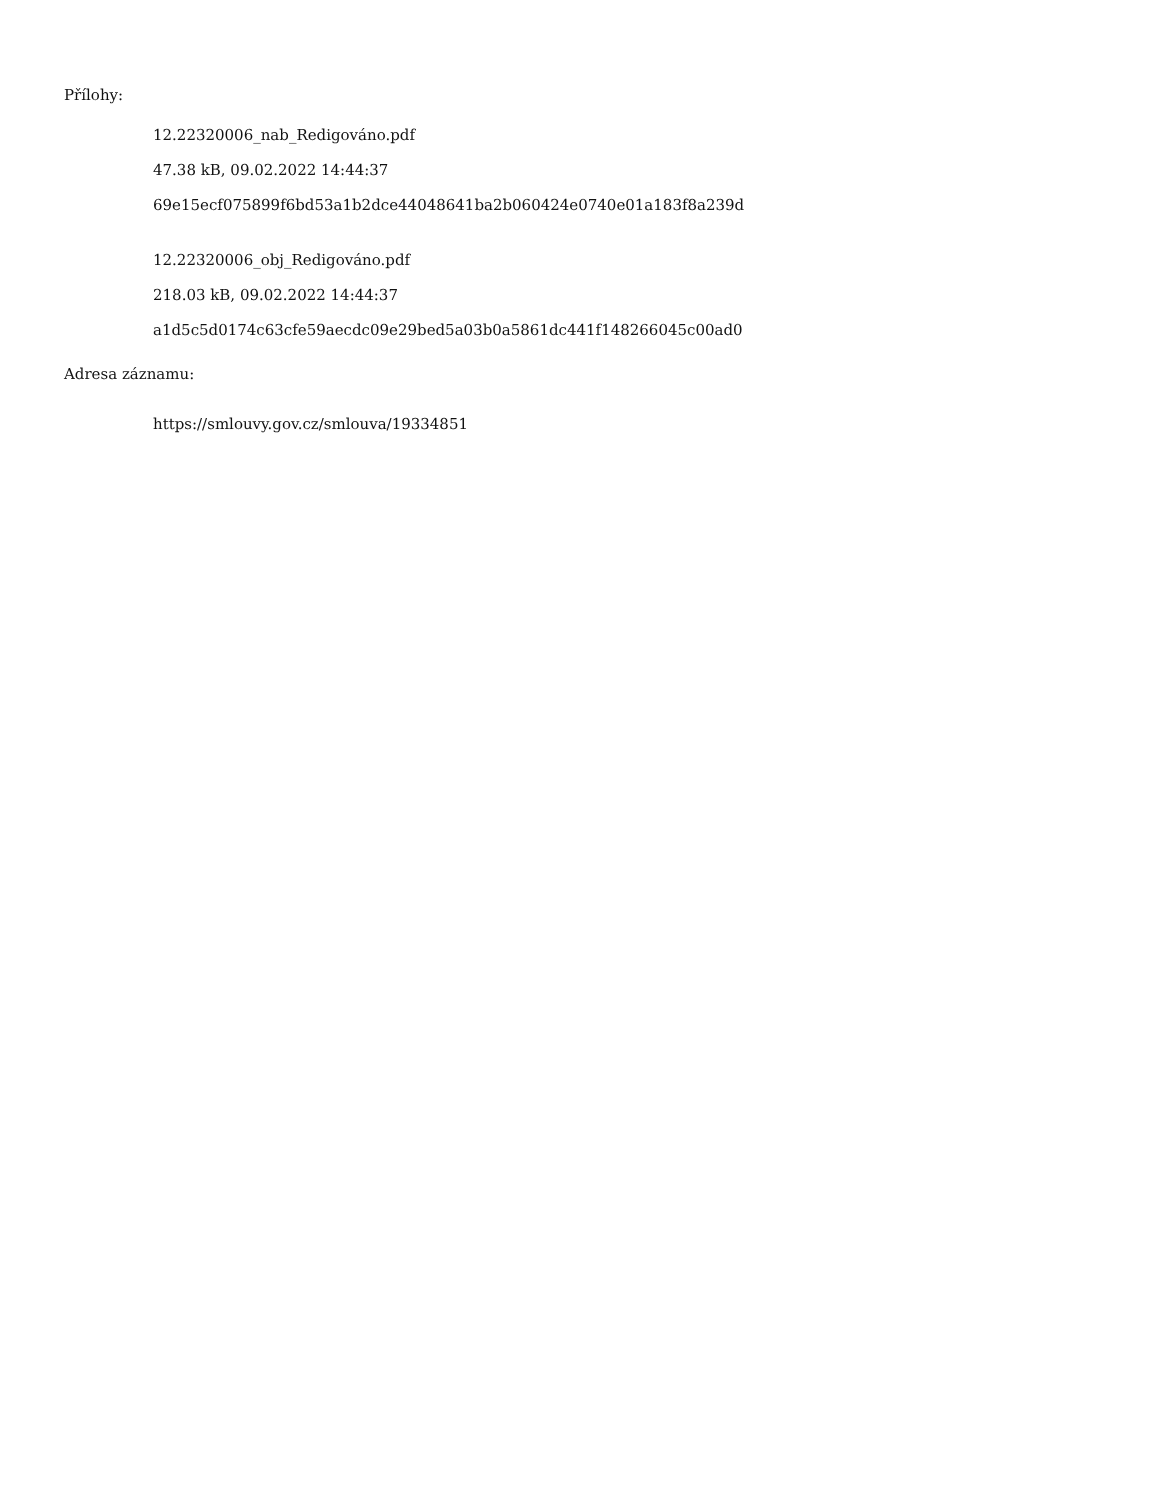Přílohy:
12.22320006_nab_Redigováno.pdf
47.38 kB, 09.02.2022 14:44:37
69e15ecf075899f6bd53a1b2dce44048641ba2b060424e0740e01a183f8a239d
12.22320006_obj_Redigováno.pdf
218.03 kB, 09.02.2022 14:44:37
a1d5c5d0174c63cfe59aecdc09e29bed5a03b0a5861dc441f148266045c00ad0
Adresa záznamu:
https://smlouvy.gov.cz/smlouva/19334851